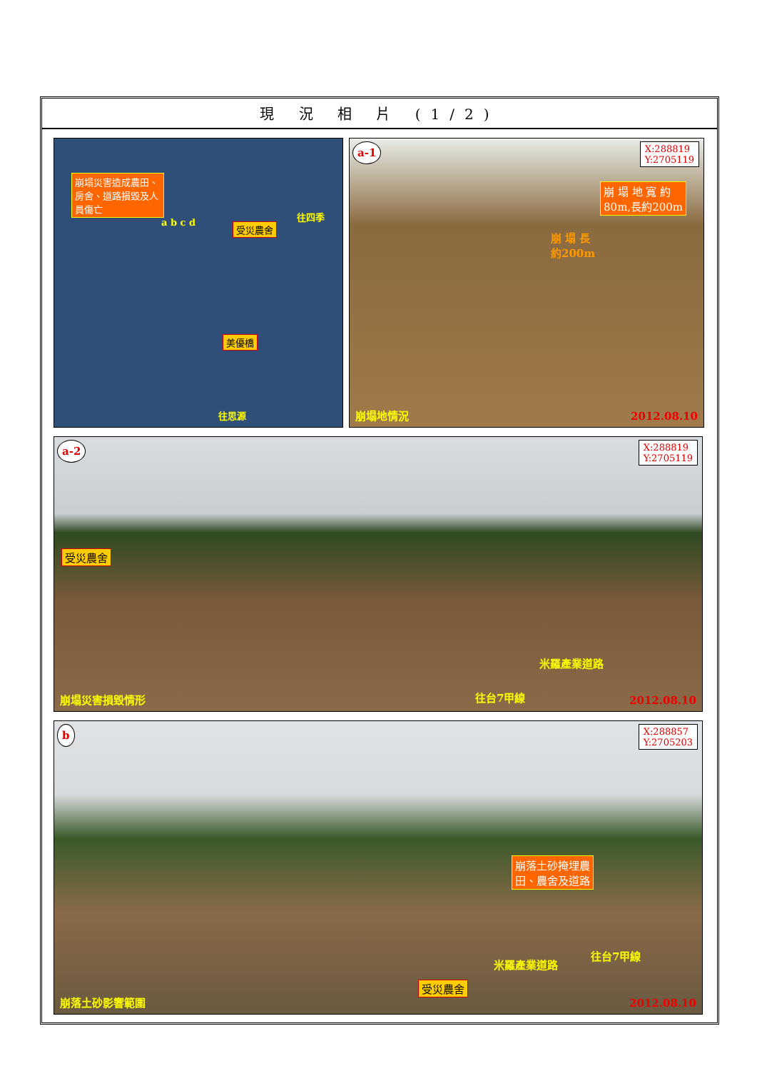現 況 相 片 (1/2)
崩塌災害造成農田、房舍、道路損毀及人員傷亡
受災農舍
美優橋
往四季
往思源
a b c d
a-1
X:288819
Y:2705119
崩 塌 地 寬 約
80m,長約200m
崩 塌 長
約200m
崩塌地情況 2012.08.10
a-2
X:288819
Y:2705119
受災農舍
米羅產業道路
往台7甲線
崩塌災害損毀情形 2012.08.10
b
X:288857
Y:2705203
崩落土砂掩埋農
田、農舍及道路
米羅產業道路
往台7甲線
受災農舍
崩落土砂影響範圍 2012.08.10